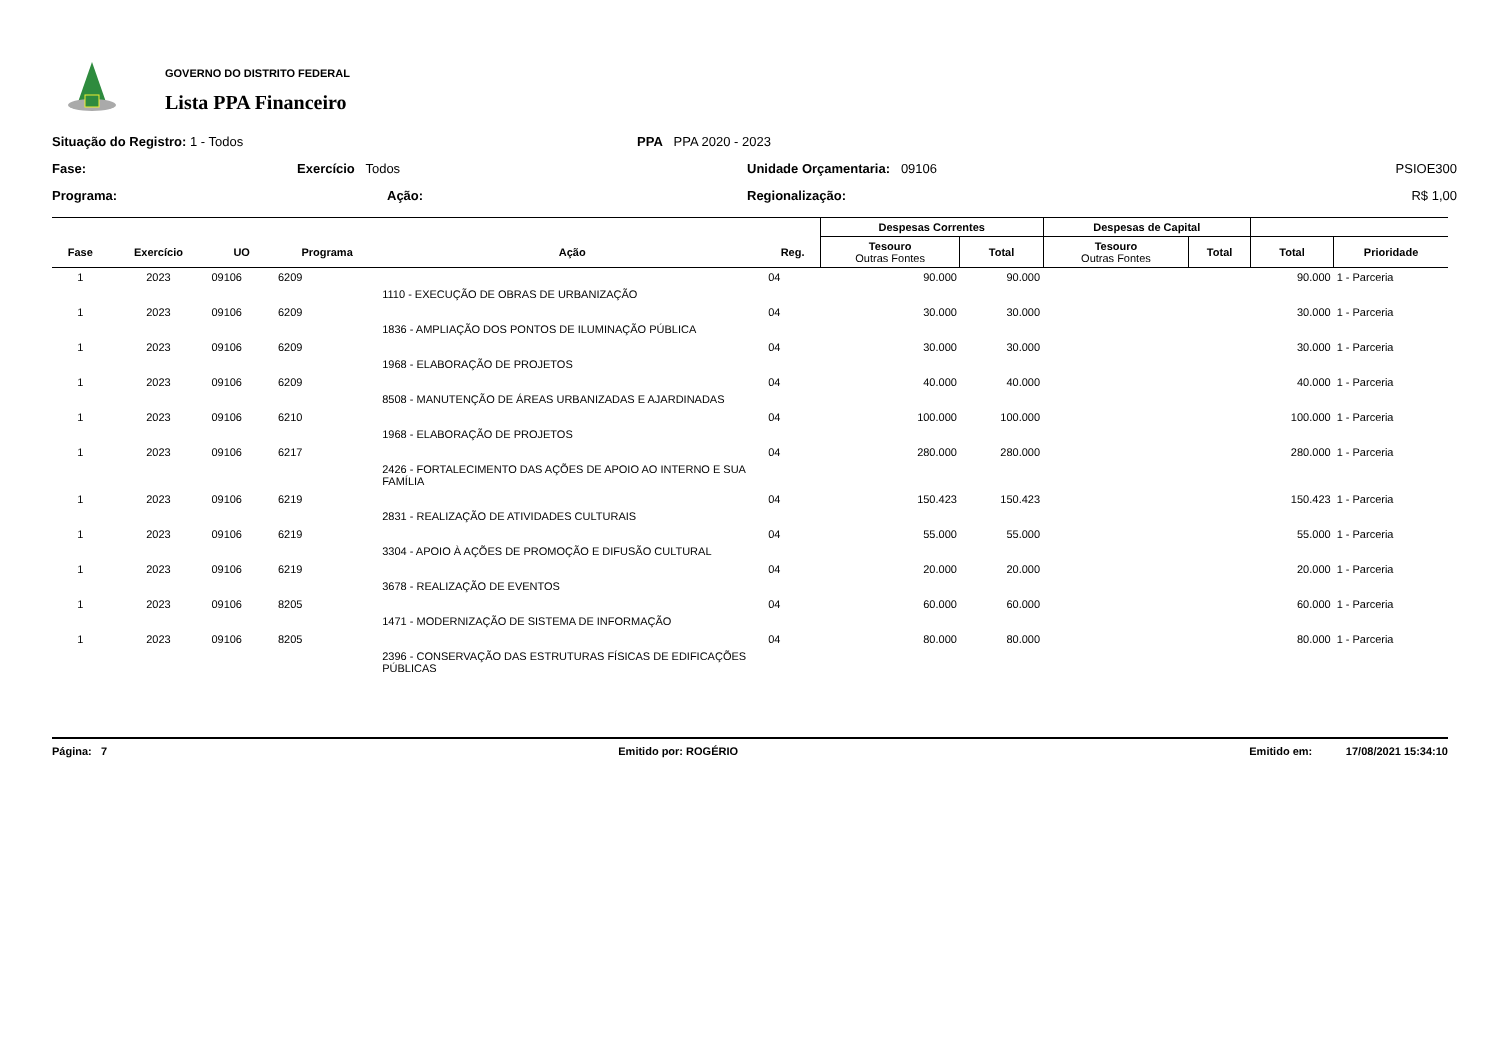GOVERNO DO DISTRITO FEDERAL
Lista PPA Financeiro
Situação do Registro: 1 - Todos
PPA PPA 2020 - 2023
Fase:
Exercício Todos
Unidade Orçamentaria: 09106
PSIOE300
Programa:
Ação:
Regionalização:
R$ 1,00
| | | | | | | Despesas Correntes | | Despesas de Capital | | | |
| --- | --- | --- | --- | --- | --- | --- | --- | --- | --- | --- | --- |
| Fase | Exercício | UO | Programa | Ação | Reg. | Tesouro Outras Fontes | Total | Tesouro Outras Fontes | Total | Total | Prioridade |
| 1 | 2023 | 09106 | 6209 | 1110 - EXECUÇÃO DE OBRAS DE URBANIZAÇÃO | 04 | 90.000 | 90.000 | | | 90.000 | 1 - Parceria |
| 1 | 2023 | 09106 | 6209 | 1836 - AMPLIAÇÃO DOS PONTOS DE ILUMINAÇÃO PÚBLICA | 04 | 30.000 | 30.000 | | | 30.000 | 1 - Parceria |
| 1 | 2023 | 09106 | 6209 | 1968 - ELABORAÇÃO DE PROJETOS | 04 | 30.000 | 30.000 | | | 30.000 | 1 - Parceria |
| 1 | 2023 | 09106 | 6209 | 8508 - MANUTENÇÃO DE ÁREAS URBANIZADAS E AJARDINADAS | 04 | 40.000 | 40.000 | | | 40.000 | 1 - Parceria |
| 1 | 2023 | 09106 | 6210 | 1968 - ELABORAÇÃO DE PROJETOS | 04 | 100.000 | 100.000 | | | 100.000 | 1 - Parceria |
| 1 | 2023 | 09106 | 6217 | 2426 - FORTALECIMENTO DAS AÇÕES DE APOIO AO INTERNO E SUA FAMÍLIA | 04 | 280.000 | 280.000 | | | 280.000 | 1 - Parceria |
| 1 | 2023 | 09106 | 6219 | 2831 - REALIZAÇÃO DE ATIVIDADES CULTURAIS | 04 | 150.423 | 150.423 | | | 150.423 | 1 - Parceria |
| 1 | 2023 | 09106 | 6219 | 3304 - APOIO À AÇÕES DE PROMOÇÃO E DIFUSÃO CULTURAL | 04 | 55.000 | 55.000 | | | 55.000 | 1 - Parceria |
| 1 | 2023 | 09106 | 6219 | 3678 - REALIZAÇÃO DE EVENTOS | 04 | 20.000 | 20.000 | | | 20.000 | 1 - Parceria |
| 1 | 2023 | 09106 | 8205 | 1471 - MODERNIZAÇÃO DE SISTEMA DE INFORMAÇÃO | 04 | 60.000 | 60.000 | | | 60.000 | 1 - Parceria |
| 1 | 2023 | 09106 | 8205 | 2396 - CONSERVAÇÃO DAS ESTRUTURAS FÍSICAS DE EDIFICAÇÕES PÚBLICAS | 04 | 80.000 | 80.000 | | | 80.000 | 1 - Parceria |
Página: 7 Emitido por: ROGÉRIO Emitido em: 17/08/2021 15:34:10